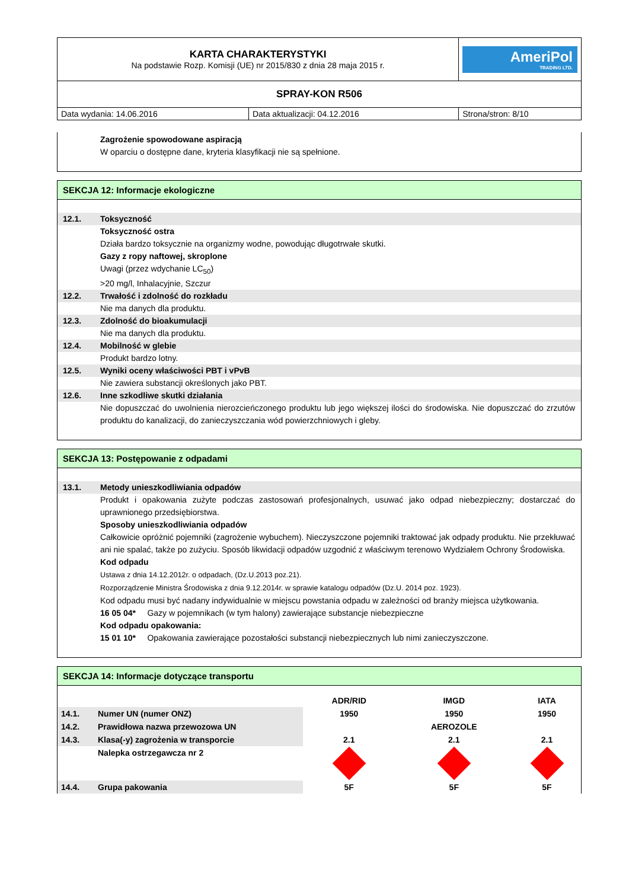| KARTA CHARAKTERYSTYKI Na podstawie Rozp. Komisji (UE) nr 2015/830 z dnia 28 maja 2015 r. | | AmeriPol TRADING LTD. |
| SPRAY-KON R506 | | |
| Data wydania: 14.06.2016 | Data aktualizacji: 04.12.2016 | Strona/stron: 8/10 |
Zagrożenie spowodowane aspiracją
W oparciu o dostępne dane, kryteria klasyfikacji nie są spełnione.
SEKCJA 12: Informacje ekologiczne
12.1. Toksyczność
Toksyczność ostra
Działa bardzo toksycznie na organizmy wodne, powodując długotrwałe skutki.
Gazy z ropy naftowej, skroplone
Uwagi (przez wdychanie LC<sub>50</sub>)
>20 mg/l, Inhalacyjnie, Szczur
12.2. Trwałość i zdolność do rozkładu
Nie ma danych dla produktu.
12.3. Zdolność do bioakumulacji
Nie ma danych dla produktu.
12.4. Mobilność w glebie
Produkt bardzo lotny.
12.5. Wyniki oceny właściwości PBT i vPvB
Nie zawiera substancji określonych jako PBT.
12.6. Inne szkodliwe skutki działania
Nie dopuszczać do uwolnienia nierozcieńczonego produktu lub jego większej ilości do środowiska. Nie dopuszczać do zrzutów produktu do kanalizacji, do zanieczyszczania wód powierzchniowych i gleby.
SEKCJA 13: Postępowanie z odpadami
13.1. Metody unieszkodliwiania odpadów
Produkt i opakowania zużyte podczas zastosowań profesjonalnych, usuwać jako odpad niebezpieczny; dostarczać do uprawnionego przedsiębiorstwa.
Sposoby unieszkodliwiania odpadów
Całkowicie opróżnić pojemniki (zagrożenie wybuchem). Nieczyszczone pojemniki traktować jak odpady produktu. Nie przekłuwać ani nie spalać, także po zużyciu. Sposób likwidacji odpadów uzgodnić z właściwym terenowo Wydziałem Ochrony Środowiska.
Kod odpadu
Ustawa z dnia 14.12.2012r. o odpadach, (Dz.U.2013 poz.21).
Rozporządzenie Ministra Środowiska z dnia 9.12.2014r. w sprawie katalogu odpadów (Dz.U. 2014 poz. 1923).
Kod odpadu musi być nadany indywidualnie w miejscu powstania odpadu w zależności od branży miejsca użytkowania.
16 05 04* Gazy w pojemnikach (w tym halony) zawierające substancje niebezpieczne
Kod odpadu opakowania:
15 01 10* Opakowania zawierające pozostałości substancji niebezpiecznych lub nimi zanieczyszczone.
SEKCJA 14: Informacje dotyczące transportu
| | | ADR/RID | IMGD | IATA |
| 14.1. | Numer UN (numer ONZ) | 1950 | 1950 | 1950 |
| 14.2. | Prawidłowa nazwa przewozowa UN | | AEROZOLE | |
| 14.3. | Klasa(-y) zagrożenia w transporcie | 2.1 | 2.1 | 2.1 |
| | Nalepka ostrzegawcza nr 2 | | | |
| 14.4. | Grupa pakowania | 5F | 5F | 5F |